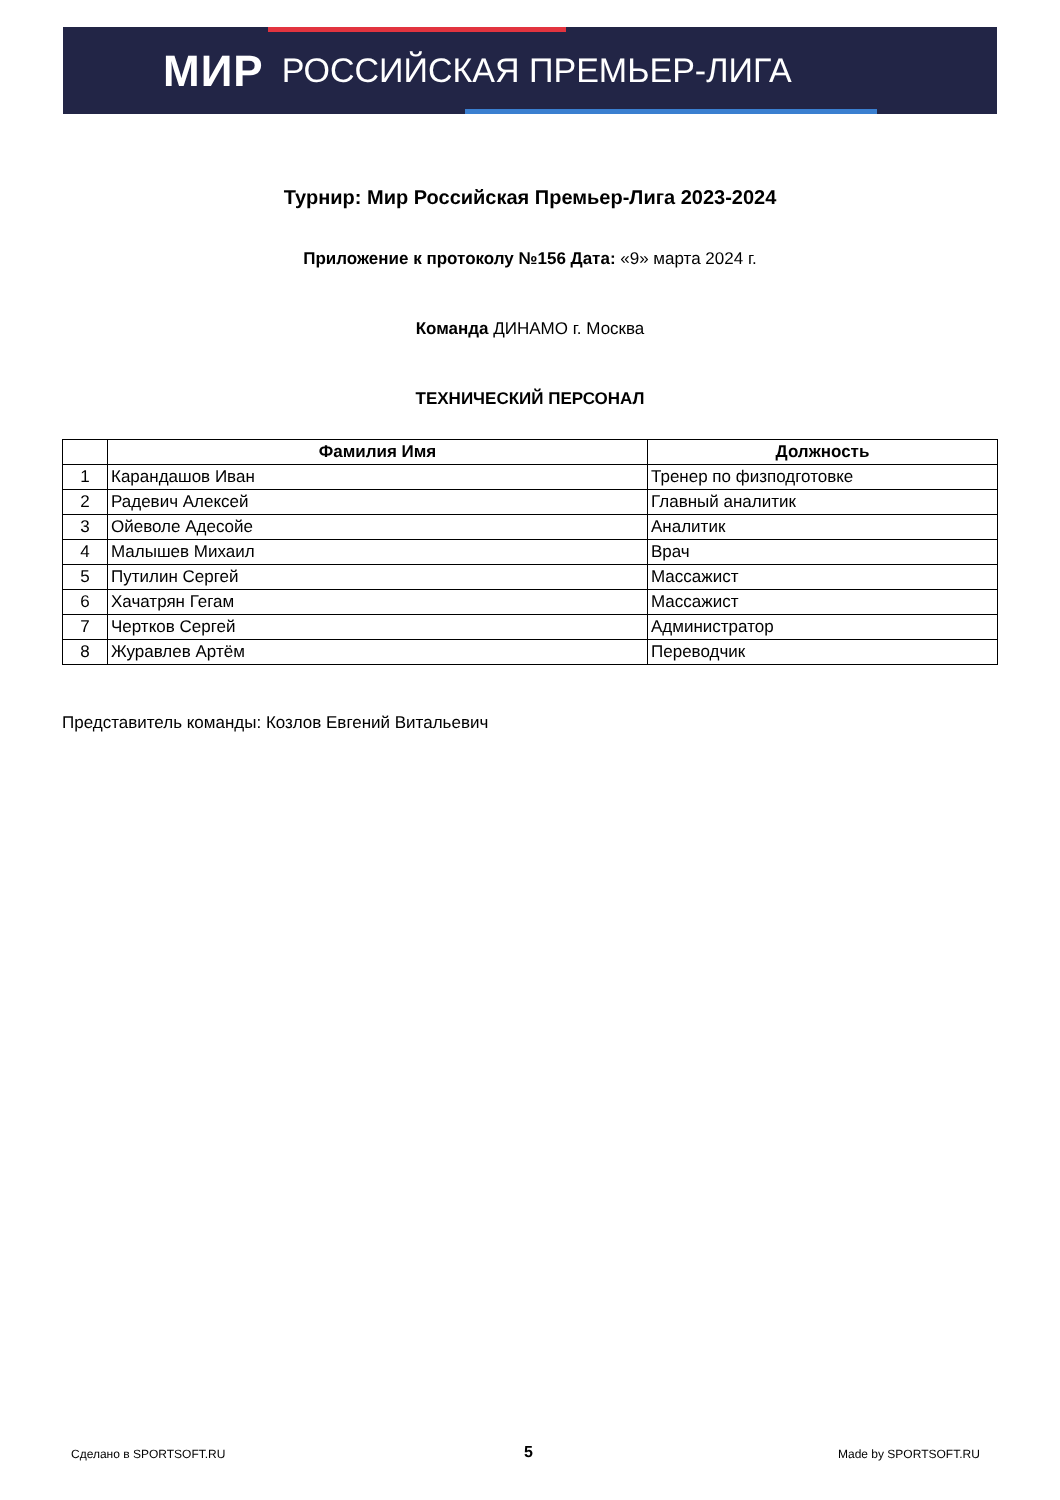МИР РОССИЙСКАЯ ПРЕМЬЕР-ЛИГА
Турнир: Мир Российская Премьер-Лига 2023-2024
Приложение к протоколу №156 Дата: «9» марта 2024 г.
Команда ДИНАМО г. Москва
ТЕХНИЧЕСКИЙ ПЕРСОНАЛ
| | Фамилия Имя | Должность |
| --- | --- | --- |
| 1 | Карандашов Иван | Тренер по физподготовке |
| 2 | Радевич Алексей | Главный аналитик |
| 3 | Ойеволе Адесойе | Аналитик |
| 4 | Малышев Михаил | Врач |
| 5 | Путилин Сергей | Массажист |
| 6 | Хачатрян Гегам | Массажист |
| 7 | Чертков Сергей | Администратор |
| 8 | Журавлев Артём | Переводчик |
Представитель команды: Козлов Евгений Витальевич
Сделано в SPORTSOFT.RU 5 Made by SPORTSOFT.RU